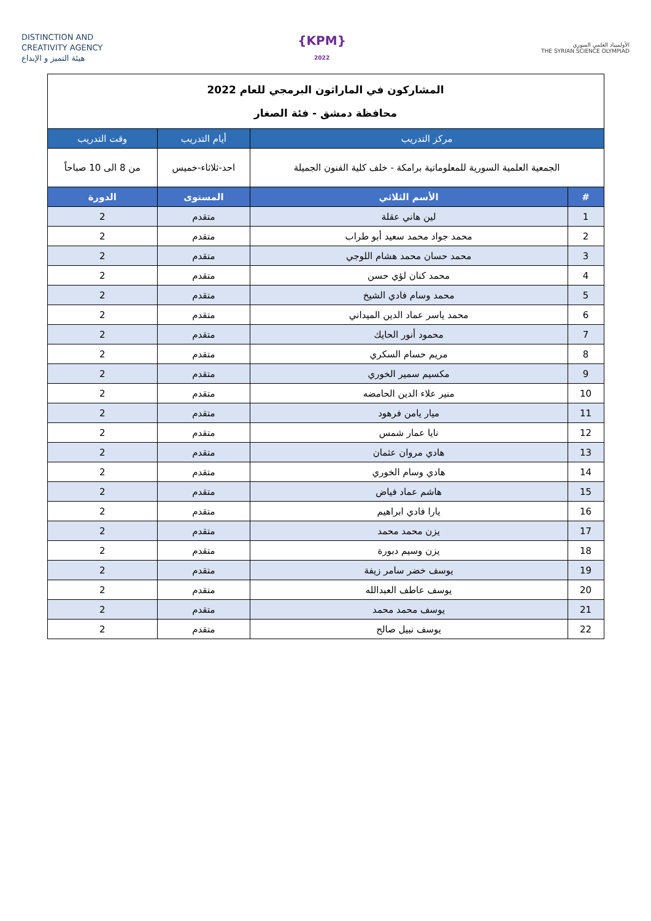DISTINCTION AND
CREATIVITY AGENCY
هيئة التميز و الإبداع
{KPM}
2022
الأولمبياد العلمي السوري
THE SYRIAN SCIENCE OLYMPIAD
| المشاركون في الماراثون البرمجي للعام 2022 محافظة دمشق - فئة الصغار | | | |
| مركز التدريب | | أيام التدريب | وقت التدريب |
| الجمعية العلمية السورية للمعلوماتية برامكة - خلف كلية الفنون الجميلة | | احد-ثلاثاء-خميس | من 8 الى 10 صباحاً |
| # | الأسم الثلاثي | المستوى | الدورة |
| 1 | لين هاني عقلة | متقدم | 2 |
| 2 | محمد جواد محمد سعيد أبو طراب | متقدم | 2 |
| 3 | محمد حسان محمد هشام اللوجي | متقدم | 2 |
| 4 | محمد كنان لؤي حسن | متقدم | 2 |
| 5 | محمد وسام فادي الشيخ | متقدم | 2 |
| 6 | محمد ياسر عماد الدين الميداني | متقدم | 2 |
| 7 | محمود أنور الحايك | متقدم | 2 |
| 8 | مريم حسام السكري | متقدم | 2 |
| 9 | مكسيم سمير الخوري | متقدم | 2 |
| 10 | منير علاء الدين الحامضه | متقدم | 2 |
| 11 | ميار يامن فرهود | متقدم | 2 |
| 12 | نايا عمار شمس | متقدم | 2 |
| 13 | هادي مروان عثمان | متقدم | 2 |
| 14 | هادي وسام الخوري | متقدم | 2 |
| 15 | هاشم عماد فياض | متقدم | 2 |
| 16 | يارا فادي ابراهيم | متقدم | 2 |
| 17 | يزن محمد محمد | متقدم | 2 |
| 18 | يزن وسيم دبورة | متقدم | 2 |
| 19 | يوسف خضر سامر زيفة | متقدم | 2 |
| 20 | يوسف عاطف العبدالله | متقدم | 2 |
| 21 | يوسف محمد محمد | متقدم | 2 |
| 22 | يوسف نبيل صالح | متقدم | 2 |